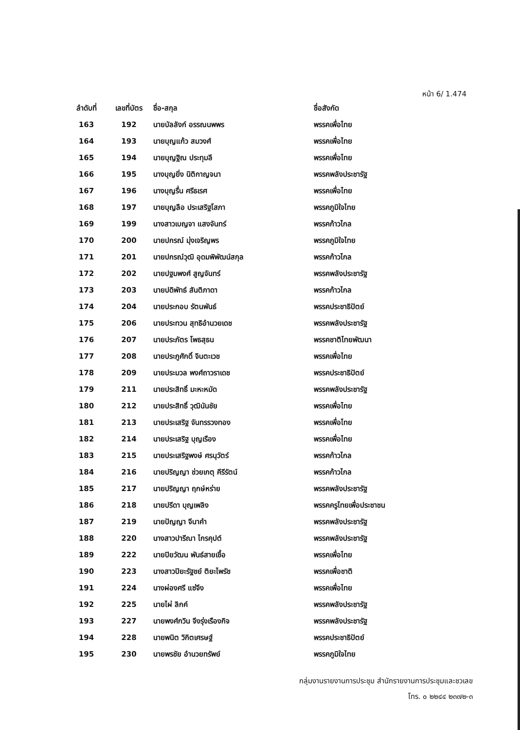หน้า 6/ 1.474
| ลำดับที่ | เลขที่บัตร | ชื่อ-สกุล | ชื่อสังกัด |
| --- | --- | --- | --- |
| 163 | 192 | นายบัลลังก์ อรรณนพพร | พรรคเพื่อไทย |
| 164 | 193 | นายบุญแก้ว สมวงศ์ | พรรคเพื่อไทย |
| 165 | 194 | นายบุญฐิณ ประทุมลี | พรรคเพื่อไทย |
| 166 | 195 | นางบุญยิ่ง นิติกาญจนา | พรรคพลังประชารัฐ |
| 167 | 196 | นางบุญรื่น ศรีธเรศ | พรรคเพื่อไทย |
| 168 | 197 | นายบุญลือ ประเสริฐโสภา | พรรคภูมิใจไทย |
| 169 | 199 | นางสาวเบญจา แสงจันทร์ | พรรคก้าวไกล |
| 170 | 200 | นายปกรณ์ มุ่งเจริญพร | พรรคภูมิใจไทย |
| 171 | 201 | นายปกรณ์วุฒิ อุดมพิพัฒน์สกุล | พรรคก้าวไกล |
| 172 | 202 | นายปฐมพงศ์ สูญจันทร์ | พรรคพลังประชารัฐ |
| 173 | 203 | นายปดิพัทธ์ สันติภาดา | พรรคก้าวไกล |
| 174 | 204 | นายประกอบ รัตนพันธ์ | พรรคประชาธิปัตย์ |
| 175 | 206 | นายประทวน สุทธิอำนวยเดช | พรรคพลังประชารัฐ |
| 176 | 207 | นายประภัตร โพธสุธน | พรรคชาติไทยพัฒนา |
| 177 | 208 | นายประภูศักดิ์ จินตะเวช | พรรคเพื่อไทย |
| 178 | 209 | นายประมวล พงศ์ถาวราเดช | พรรคประชาธิปัตย์ |
| 179 | 211 | นายประสิทธิ์ มะหะหมัด | พรรคพลังประชารัฐ |
| 180 | 212 | นายประสิทธิ์ วุฒินันชัย | พรรคเพื่อไทย |
| 181 | 213 | นายประเสริฐ จันทรรวงทอง | พรรคเพื่อไทย |
| 182 | 214 | นายประเสริฐ บุญเรือง | พรรคเพื่อไทย |
| 183 | 215 | นายประเสริฐพงษ์ ศรนุวัตร์ | พรรคก้าวไกล |
| 184 | 216 | นายปริญญา ช่วยเกตุ คีรีรัตน์ | พรรคก้าวไกล |
| 185 | 217 | นายปริญญา ฤกษ์หร่าย | พรรคพลังประชารัฐ |
| 186 | 218 | นายปรีดา บุญเพลิง | พรรคครูไทยเพื่อประชาชน |
| 187 | 219 | นายปัญญา จีนาคำ | พรรคพลังประชารัฐ |
| 188 | 220 | นางสาวปารีณา ไกรคุปต์ | พรรคพลังประชารัฐ |
| 189 | 222 | นายปิยวัฒน พันธ์สายเชื้อ | พรรคเพื่อไทย |
| 190 | 223 | นางสาวปิยะรัฐชย์ ติยะไพรัช | พรรคเพื่อชาติ |
| 191 | 224 | นางผ่องศรี แซ่จึง | พรรคเพื่อไทย |
| 192 | 225 | นายไผ่ ลิกค์ | พรรคพลังประชารัฐ |
| 193 | 227 | นายพงศ์กวิน จึงรุ่งเรืองกิจ | พรรคพลังประชารัฐ |
| 194 | 228 | นายพนิต วิกิตเศรษฐ์ | พรรคประชาธิปัตย์ |
| 195 | 230 | นายพรชัย อำนวยทรัพย์ | พรรคภูมิใจไทย |
กลุ่มงานรายงานการประชุม สำนักรายงานการประชุมและชวเลข
โทร. ๐ ๒๒๔๔ ๒๓๗๒-๓